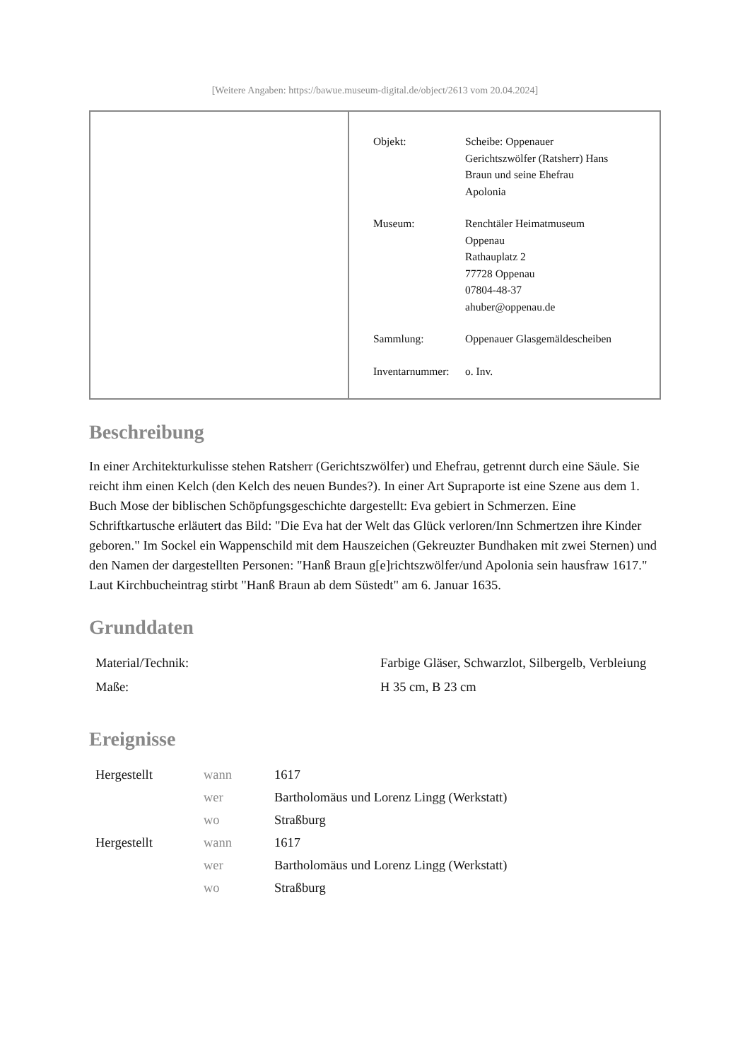[Weitere Angaben: https://bawue.museum-digital.de/object/2613 vom 20.04.2024]
| Objekt: | Scheibe: Oppenauer Gerichtszwölfer (Ratsherr) Hans Braun und seine Ehefrau Apolonia |
| Museum: | Renchtäler Heimatmuseum Oppenau Rathauplatz 2 77728 Oppenau 07804-48-37 ahuber@oppenau.de |
| Sammlung: | Oppenauer Glasgemäldescheiben |
| Inventarnummer: | o. Inv. |
Beschreibung
In einer Architekturkulisse stehen Ratsherr (Gerichtszwölfer) und Ehefrau, getrennt durch eine Säule. Sie reicht ihm einen Kelch (den Kelch des neuen Bundes?). In einer Art Supraporte ist eine Szene aus dem 1. Buch Mose der biblischen Schöpfungsgeschichte dargestellt: Eva gebiert in Schmerzen. Eine Schriftkartusche erläutert das Bild: "Die Eva hat der Welt das Glück verloren/Inn Schmertzen ihre Kinder geboren." Im Sockel ein Wappenschild mit dem Hauszeichen (Gekreuzter Bundhaken mit zwei Sternen) und den Namen der dargestellten Personen: "Hanß Braun g[e]richtszwölfer/und Apolonia sein hausfraw 1617."
Laut Kirchbucheintrag stirbt "Hanß Braun ab dem Süstedt" am 6. Januar 1635.
Grunddaten
| Material/Technik: | Farbige Gläser, Schwarzlot, Silbergelb, Verbleiung |
| Maße: | H 35 cm, B 23 cm |
Ereignisse
| Hergestellt | wann | 1617 |
| | wer | Bartholomäus und Lorenz Lingg (Werkstatt) |
| | wo | Straßburg |
| Hergestellt | wann | 1617 |
| | wer | Bartholomäus und Lorenz Lingg (Werkstatt) |
| | wo | Straßburg |